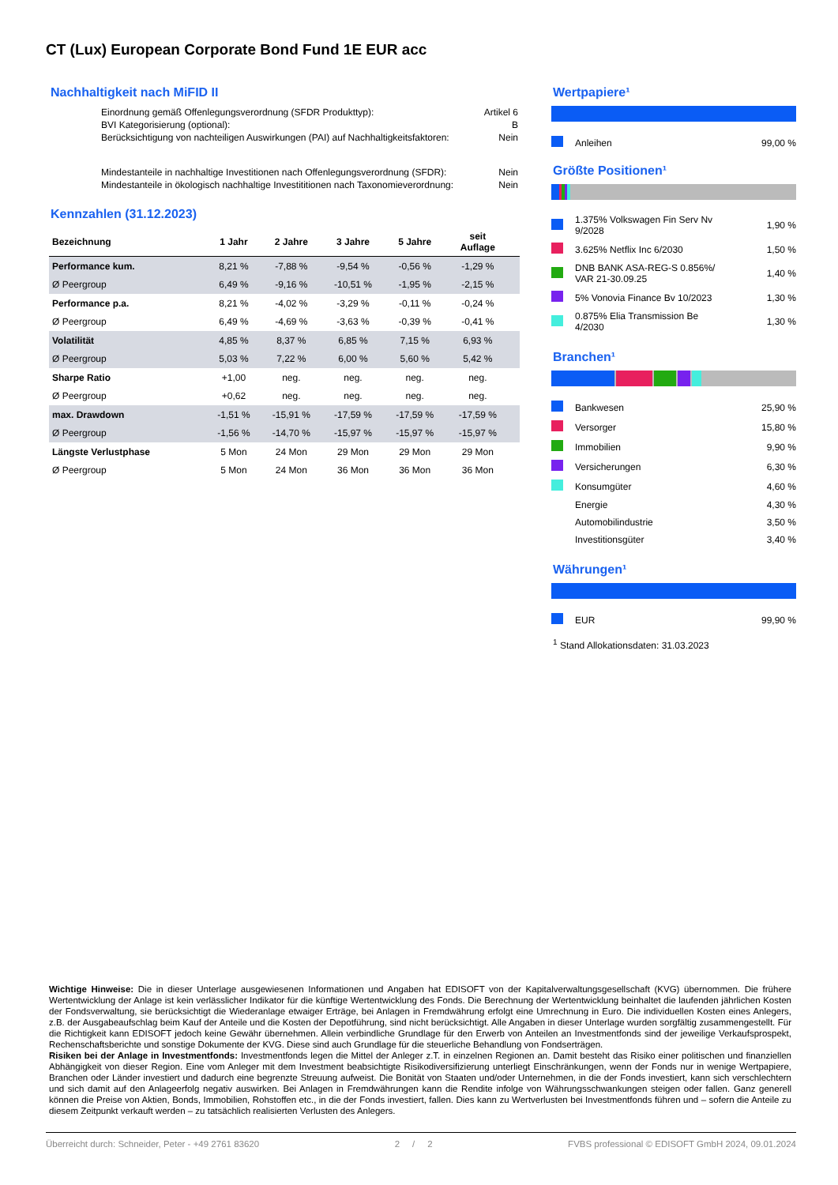CT (Lux) European Corporate Bond Fund 1E EUR acc
Nachhaltigkeit nach MiFID II
| Einordnung gemäß Offenlegungsverordnung (SFDR Produkttyp): | Artikel 6 |
| BVI Kategorisierung (optional): | B |
| Berücksichtigung von nachteiligen Auswirkungen (PAI) auf Nachhaltigkeitsfaktoren: | Nein |
| Mindestanteile in nachhaltige Investitionen nach Offenlegungsverordnung (SFDR): | Nein |
| Mindestanteile in ökologisch nachhaltige Investititionen nach Taxonomieverordnung: | Nein |
Kennzahlen (31.12.2023)
| Bezeichnung | 1 Jahr | 2 Jahre | 3 Jahre | 5 Jahre | seit Auflage | |
| --- | --- | --- | --- | --- | --- | --- |
| Performance kum. | 8,21 % | -7,88 % | -9,54 % | -0,56 % | -1,29 % | |
| Ø Peergroup | 6,49 % | -9,16 % | -10,51 % | -1,95 % | -2,15 % | |
| Performance p.a. | 8,21 % | -4,02 % | -3,29 % | -0,11 % | -0,24 % | |
| Ø Peergroup | 6,49 % | -4,69 % | -3,63 % | -0,39 % | -0,41 % | |
| Volatilität | 4,85 % | 8,37 % | 6,85 % | 7,15 % | 6,93 % | |
| Ø Peergroup | 5,03 % | 7,22 % | 6,00 % | 5,60 % | 5,42 % | |
| Sharpe Ratio | +1,00 | neg. | neg. | neg. | neg. | |
| Ø Peergroup | +0,62 | neg. | neg. | neg. | neg. | |
| max. Drawdown | -1,51 % | -15,91 % | -17,59 % | -17,59 % | -17,59 % | |
| Ø Peergroup | -1,56 % | -14,70 % | -15,97 % | -15,97 % | -15,97 % | |
| Längste Verlustphase | 5 Mon | 24 Mon | 29 Mon | 29 Mon | 29 Mon | |
| Ø Peergroup | 5 Mon | 24 Mon | 36 Mon | 36 Mon | 36 Mon | |
Wertpapiere¹
| | Anleihen | 99,00 % |
Größte Positionen¹
| | 1.375% Volkswagen Fin Serv Nv 9/2028 | 1,90 % |
| | 3.625% Netflix Inc 6/2030 | 1,50 % |
| | DNB BANK ASA-REG-S 0.856%/ VAR 21-30.09.25 | 1,40 % |
| | 5% Vonovia Finance Bv 10/2023 | 1,30 % |
| | 0.875% Elia Transmission Be 4/2030 | 1,30 % |
Branchen¹
| | Bankwesen | 25,90 % |
| | Versorger | 15,80 % |
| | Immobilien | 9,90 % |
| | Versicherungen | 6,30 % |
| | Konsumgüter | 4,60 % |
| | Energie | 4,30 % |
| | Automobilindustrie | 3,50 % |
| | Investitionsgüter | 3,40 % |
Währungen¹
| | EUR | 99,90 % |
<sup>1</sup> Stand Allokationsdaten: 31.03.2023
Wichtige Hinweise: Die in dieser Unterlage ausgewiesenen Informationen und Angaben hat EDISOFT von der Kapitalverwaltungsgesellschaft (KVG) übernommen. Die frühere Wertentwicklung der Anlage ist kein verlässlicher Indikator für die künftige Wertentwicklung des Fonds. Die Berechnung der Wertentwicklung beinhaltet die laufenden jährlichen Kosten der Fondsverwaltung, sie berücksichtigt die Wiederanlage etwaiger Erträge, bei Anlagen in Fremdwährung erfolgt eine Umrechnung in Euro. Die individuellen Kosten eines Anlegers, z.B. der Ausgabeaufschlag beim Kauf der Anteile und die Kosten der Depotführung, sind nicht berücksichtigt. Alle Angaben in dieser Unterlage wurden sorgfältig zusammengestellt. Für die Richtigkeit kann EDISOFT jedoch keine Gewähr übernehmen. Allein verbindliche Grundlage für den Erwerb von Anteilen an Investmentfonds sind der jeweilige Verkaufsprospekt, Rechenschaftsberichte und sonstige Dokumente der KVG. Diese sind auch Grundlage für die steuerliche Behandlung von Fondserträgen.
Risiken bei der Anlage in Investmentfonds: Investmentfonds legen die Mittel der Anleger z.T. in einzelnen Regionen an. Damit besteht das Risiko einer politischen und finanziellen Abhängigkeit von dieser Region. Eine vom Anleger mit dem Investment beabsichtigte Risikodiversifizierung unterliegt Einschränkungen, wenn der Fonds nur in wenige Wertpapiere, Branchen oder Länder investiert und dadurch eine begrenzte Streuung aufweist. Die Bonität von Staaten und/oder Unternehmen, in die der Fonds investiert, kann sich verschlechtern und sich damit auf den Anlageerfolg negativ auswirken. Bei Anlagen in Fremdwährungen kann die Rendite infolge von Währungsschwankungen steigen oder fallen. Ganz generell können die Preise von Aktien, Bonds, Immobilien, Rohstoffen etc., in die der Fonds investiert, fallen. Dies kann zu Wertverlusten bei Investmentfonds führen und – sofern die Anteile zu diesem Zeitpunkt verkauft werden – zu tatsächlich realisierten Verlusten des Anlegers.
Überreicht durch: Schneider, Peter - +49 2761 83620 2 / 2 FVBS professional © EDISOFT GmbH 2024, 09.01.2024